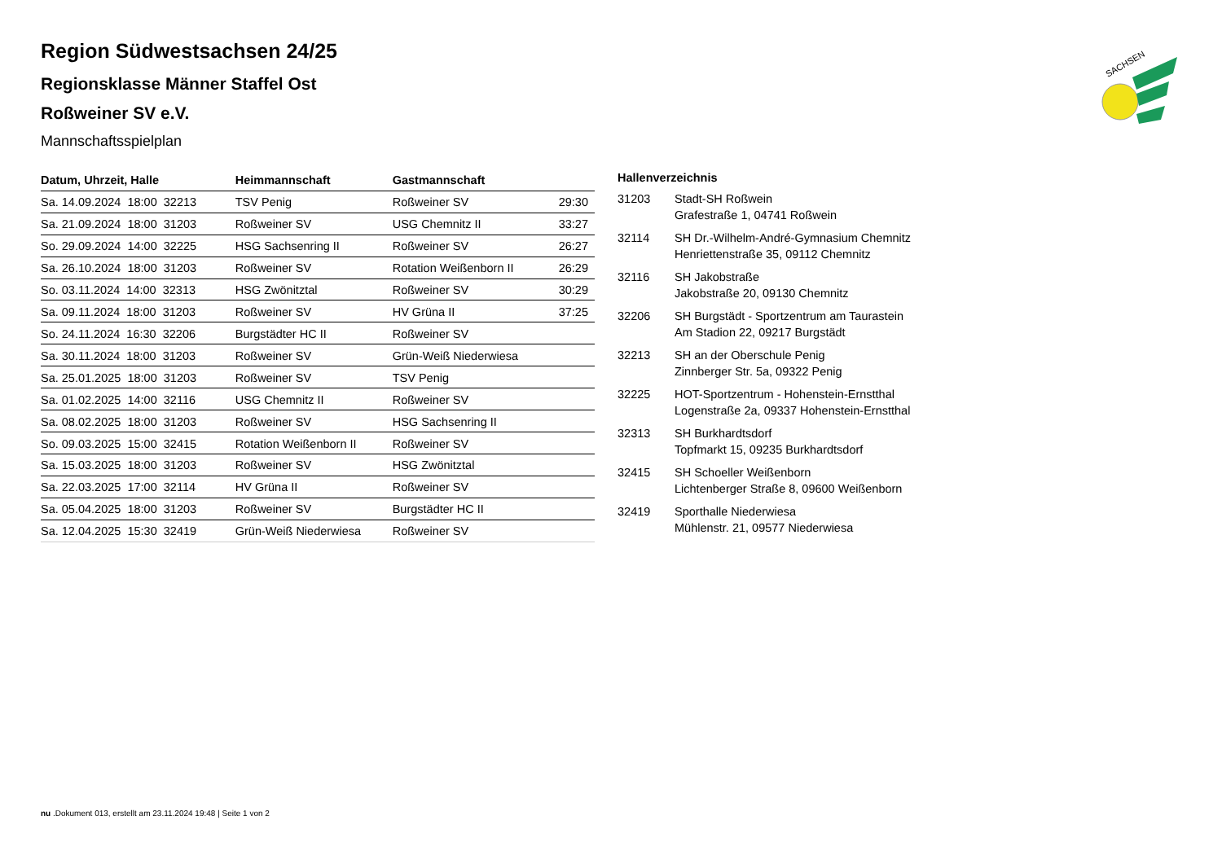SACHSEN
Region Südwestsachsen 24/25
Regionsklasse Männer Staffel Ost
Roßweiner SV e.V.
Mannschaftsspielplan
| Datum, Uhrzeit, Halle | Heimmannschaft | Gastmannschaft | |
| --- | --- | --- | --- |
| Sa. 14.09.2024 18:00 32213 | TSV Penig | Roßweiner SV | 29:30 |
| Sa. 21.09.2024 18:00 31203 | Roßweiner SV | USG Chemnitz II | 33:27 |
| So. 29.09.2024 14:00 32225 | HSG Sachsenring II | Roßweiner SV | 26:27 |
| Sa. 26.10.2024 18:00 31203 | Roßweiner SV | Rotation Weißenborn II | 26:29 |
| So. 03.11.2024 14:00 32313 | HSG Zwönitztal | Roßweiner SV | 30:29 |
| Sa. 09.11.2024 18:00 31203 | Roßweiner SV | HV Grüna II | 37:25 |
| So. 24.11.2024 16:30 32206 | Burgstädter HC II | Roßweiner SV | |
| Sa. 30.11.2024 18:00 31203 | Roßweiner SV | Grün-Weiß Niederwiesa | |
| Sa. 25.01.2025 18:00 31203 | Roßweiner SV | TSV Penig | |
| Sa. 01.02.2025 14:00 32116 | USG Chemnitz II | Roßweiner SV | |
| Sa. 08.02.2025 18:00 31203 | Roßweiner SV | HSG Sachsenring II | |
| So. 09.03.2025 15:00 32415 | Rotation Weißenborn II | Roßweiner SV | |
| Sa. 15.03.2025 18:00 31203 | Roßweiner SV | HSG Zwönitztal | |
| Sa. 22.03.2025 17:00 32114 | HV Grüna II | Roßweiner SV | |
| Sa. 05.04.2025 18:00 31203 | Roßweiner SV | Burgstädter HC II | |
| Sa. 12.04.2025 15:30 32419 | Grün-Weiß Niederwiesa | Roßweiner SV | |
| Hallenverzeichnis | |
| --- | --- |
| 31203 | Stadt-SH Roßwein Grafestraße 1, 04741 Roßwein |
| 32114 | SH Dr.-Wilhelm-André-Gymnasium Chemnitz Henriettenstraße 35, 09112 Chemnitz |
| 32116 | SH Jakobstraße Jakobstraße 20, 09130 Chemnitz |
| 32206 | SH Burgstädt - Sportzentrum am Taurastein Am Stadion 22, 09217 Burgstädt |
| 32213 | SH an der Oberschule Penig Zinnberger Str. 5a, 09322 Penig |
| 32225 | HOT-Sportzentrum - Hohenstein-Ernstthal Logenstraße 2a, 09337 Hohenstein-Ernstthal |
| 32313 | SH Burkhardtsdorf Topfmarkt 15, 09235 Burkhardtsdorf |
| 32415 | SH Schoeller Weißenborn Lichtenberger Straße 8, 09600 Weißenborn |
| 32419 | Sporthalle Niederwiesa Mühlenstr. 21, 09577 Niederwiesa |
nu .Dokument 013, erstellt am 23.11.2024 19:48 | Seite 1 von 2